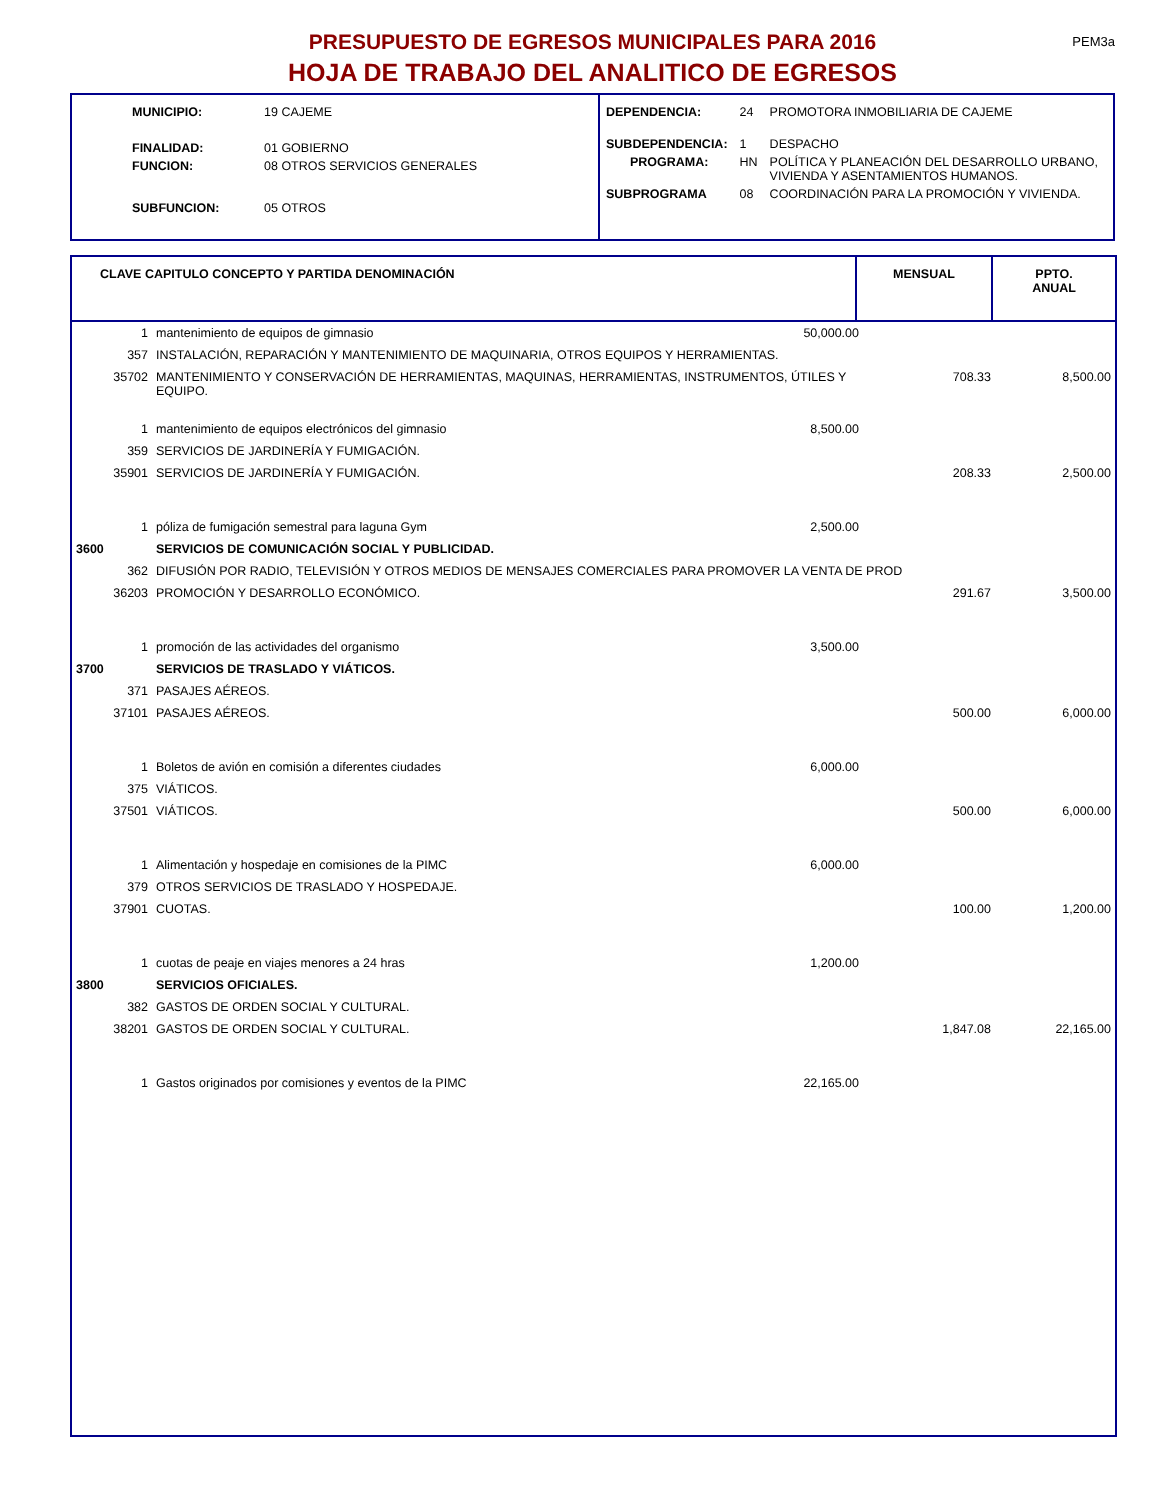PEM3a
PRESUPUESTO DE EGRESOS MUNICIPALES PARA 2016
HOJA DE TRABAJO DEL ANALITICO DE EGRESOS
| MUNICIPIO: | 19 CAJEME |
| FINALIDAD: | 01 GOBIERNO |
| FUNCION: | 08 OTROS SERVICIOS GENERALES |
| SUBFUNCION: | 05 OTROS |
| DEPENDENCIA: | 24 | PROMOTORA INMOBILIARIA DE CAJEME |
| SUBDEPENDENCIA: | 1 | DESPACHO |
| PROGRAMA: | HN | POLÍTICA Y PLANEACIÓN DEL DESARROLLO URBANO, VIVIENDA Y ASENTAMIENTOS HUMANOS. |
| SUBPROGRAMA | 08 | COORDINACIÓN PARA LA PROMOCIÓN Y VIVIENDA. |
| CLAVE CAPITULO CONCEPTO Y PARTIDA DENOMINACIÓN | MENSUAL | PPTO. ANUAL |
| --- | --- | --- |
| / 1 / mantenimiento de equipos de gimnasio / 50,000.00 / / / / 357 / INSTALACIÓN, REPARACIÓN Y MANTENIMIENTO DE MAQUINARIA, OTROS EQUIPOS Y HERRAMIENTAS. / / / / / 35702 / MANTENIMIENTO Y CONSERVACIÓN DE HERRAMIENTAS, MAQUINAS, HERRAMIENTAS, INSTRUMENTOS, ÚTILES Y EQUIPO. / / 708.33 / 8,500.00 / / 1 / mantenimiento de equipos electrónicos del gimnasio / 8,500.00 / / / / 359 / SERVICIOS DE JARDINERÍA Y FUMIGACIÓN. / / / / / 35901 / SERVICIOS DE JARDINERÍA Y FUMIGACIÓN. / / 208.33 / 2,500.00 / / 1 / póliza de fumigación semestral para laguna Gym / 2,500.00 / / / / 3600 / SERVICIOS DE COMUNICACIÓN SOCIAL Y PUBLICIDAD. / / / / / 362 / DIFUSIÓN POR RADIO, TELEVISIÓN Y OTROS MEDIOS DE MENSAJES COMERCIALES PARA PROMOVER LA VENTA DE PROD / / / / / 36203 / PROMOCIÓN Y DESARROLLO ECONÓMICO. / / 291.67 / 3,500.00 / / 1 / promoción de las actividades del organismo / 3,500.00 / / / / 3700 / SERVICIOS DE TRASLADO Y VIÁTICOS. / / / / / 371 / PASAJES AÉREOS. / / / / / 37101 / PASAJES AÉREOS. / / 500.00 / 6,000.00 / / 1 / Boletos de avión en comisión a diferentes ciudades / 6,000.00 / / / / 375 / VIÁTICOS. / / / / / 37501 / VIÁTICOS. / / 500.00 / 6,000.00 / / 1 / Alimentación y hospedaje en comisiones de la PIMC / 6,000.00 / / / / 379 / OTROS SERVICIOS DE TRASLADO Y HOSPEDAJE. / / / / / 37901 / CUOTAS. / / 100.00 / 1,200.00 / / 1 / cuotas de peaje en viajes menores a 24 hras / 1,200.00 / / / / 3800 / SERVICIOS OFICIALES. / / / / / 382 / GASTOS DE ORDEN SOCIAL Y CULTURAL. / / / / / 38201 / GASTOS DE ORDEN SOCIAL Y CULTURAL. / / 1,847.08 / 22,165.00 / / 1 / Gastos originados por comisiones y eventos de la PIMC / 22,165.00 / / / | | |